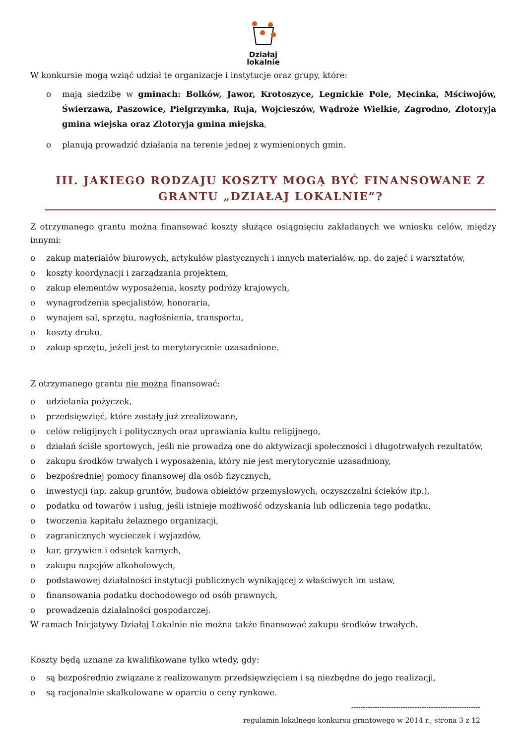Działaj
lokalnie
W konkursie mogą wziąć udział te organizacje i instytucje oraz grupy, które:
o mają siedzibę w gminach: Bolków, Jawor, Krotoszyce, Legnickie Pole, Męcinka, Mściwojów, Świerzawa, Paszowice, Pielgrzymka, Ruja, Wojcieszów, Wądroże Wielkie, Zagrodno, Złotoryja gmina wiejska oraz Złotoryja gmina miejska,
o planują prowadzić działania na terenie jednej z wymienionych gmin.
III. JAKIEGO RODZAJU KOSZTY MOGĄ BYĆ FINANSOWANE Z GRANTU „DZIAŁAJ LOKALNIE”?
Z otrzymanego grantu można finansować koszty służące osiągnięciu zakładanych we wniosku celów, między innymi:
o zakup materiałów biurowych, artykułów plastycznych i innych materiałów, np. do zajęć i warsztatów,
o koszty koordynacji i zarządzania projektem,
o zakup elementów wyposażenia, koszty podróży krajowych,
o wynagrodzenia specjalistów, honoraria,
o wynajem sal, sprzętu, nagłośnienia, transportu,
o koszty druku,
o zakup sprzętu, jeżeli jest to merytorycznie uzasadnione.
Z otrzymanego grantu nie można finansować:
o udzielania pożyczek,
o przedsięwzięć, które zostały już zrealizowane,
o celów religijnych i politycznych oraz uprawiania kultu religijnego,
o działań ściśle sportowych, jeśli nie prowadzą one do aktywizacji społeczności i długotrwałych rezultatów,
o zakupu środków trwałych i wyposażenia, który nie jest merytorycznie uzasadniony,
o bezpośredniej pomocy finansowej dla osób fizycznych,
o inwestycji (np. zakup gruntów, budowa obiektów przemysłowych, oczyszczalni ścieków itp.),
o podatku od towarów i usług, jeśli istnieje możliwość odzyskania lub odliczenia tego podatku,
o tworzenia kapitału żelaznego organizacji,
o zagranicznych wycieczek i wyjazdów,
o kar, grzywien i odsetek karnych,
o zakupu napojów alkoholowych,
o podstawowej działalności instytucji publicznych wynikającej z właściwych im ustaw,
o finansowania podatku dochodowego od osób prawnych,
o prowadzenia działalności gospodarczej.
W ramach Inicjatywy Działaj Lokalnie nie można także finansować zakupu środków trwałych.
Koszty będą uznane za kwalifikowane tylko wtedy, gdy:
o są bezpośrednio związane z realizowanym przedsięwzięciem i są niezbędne do jego realizacji,
o są racjonalnie skalkulowane w oparciu o ceny rynkowe.
-------------------------------------------------------
regulamin lokalnego konkursu grantowego w 2014 r., strona 3 z 12